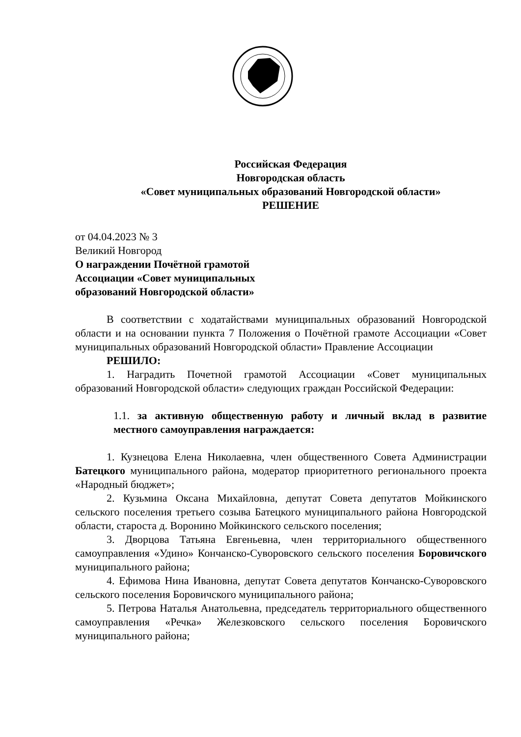Российская Федерация
Новгородская область
«Совет муниципальных образований Новгородской области»
РЕШЕНИЕ
от 04.04.2023 № 3
Великий Новгород
О награждении Почётной грамотой
Ассоциации «Совет муниципальных
образований Новгородской области»
В соответствии с ходатайствами муниципальных образований Новгородской области и на основании пункта 7 Положения о Почётной грамоте Ассоциации «Совет муниципальных образований Новгородской области» Правление Ассоциации
РЕШИЛО:
1. Наградить Почетной грамотой Ассоциации «Совет муниципальных образований Новгородской области» следующих граждан Российской Федерации:
1.1. за активную общественную работу и личный вклад в развитие местного самоуправления награждается:
1. Кузнецова Елена Николаевна, член общественного Совета Администрации Батецкого муниципального района, модератор приоритетного регионального проекта «Народный бюджет»;
2. Кузьмина Оксана Михайловна, депутат Совета депутатов Мойкинского сельского поселения третьего созыва Батецкого муниципального района Новгородской области, староста д. Воронино Мойкинского сельского поселения;
3. Дворцова Татьяна Евгеньевна, член территориального общественного самоуправления «Удино» Кончанско-Суворовского сельского поселения Боровичского муниципального района;
4. Ефимова Нина Ивановна, депутат Совета депутатов Кончанско-Суворовского сельского поселения Боровичского муниципального района;
5. Петрова Наталья Анатольевна, председатель территориального общественного самоуправления «Речка» Железковского сельского поселения Боровичского муниципального района;